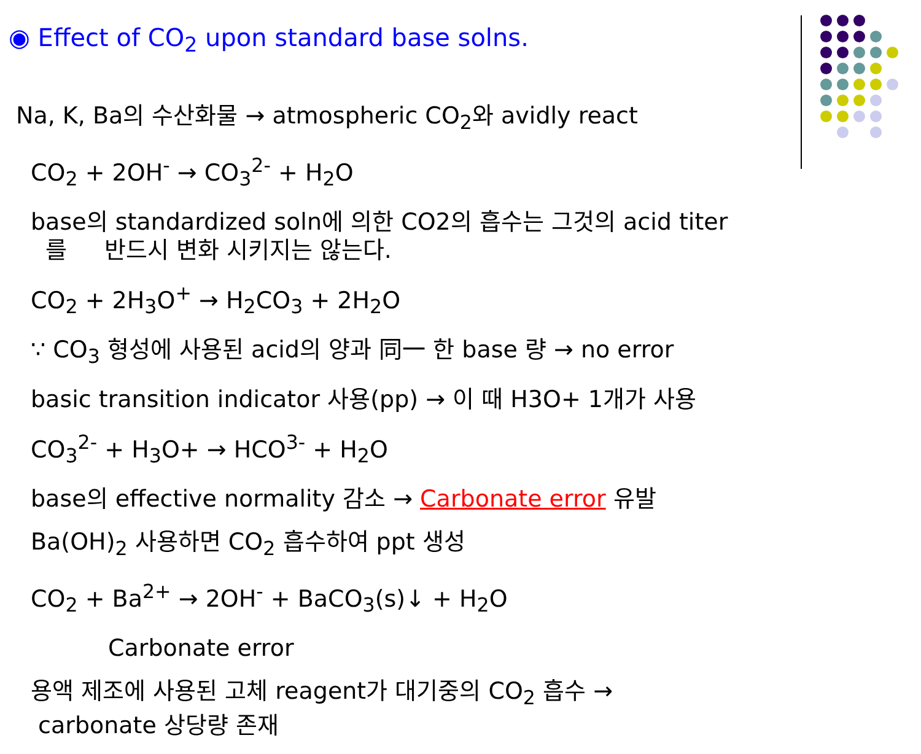◉ Effect of CO<sub>2</sub> upon standard base solns.
Na, K, Ba의 수산화물 → atmospheric CO<sub>2</sub>와 avidly react
CO<sub>2</sub> + 2OH<sup>-</sup> → CO<sub>3</sub><sup>2-</sup> + H<sub>2</sub>O
base의 standardized soln에 의한 CO2의 흡수는 그것의 acid titer
를 반드시 변화 시키지는 않는다.
CO<sub>2</sub> + 2H<sub>3</sub>O<sup>+</sup> → H<sub>2</sub>CO<sub>3</sub> + 2H<sub>2</sub>O
∵ CO<sub>3</sub> 형성에 사용된 acid의 양과 同一 한 base 량 → no error
basic transition indicator 사용(pp) → 이 때 H3O+ 1개가 사용
CO<sub>3</sub><sup>2-</sup> + H<sub>3</sub>O+ → HCO<sup>3-</sup> + H<sub>2</sub>O
base의 effective normality 감소 → Carbonate error 유발
Ba(OH)<sub>2</sub> 사용하면 CO<sub>2</sub> 흡수하여 ppt 생성
CO<sub>2</sub> + Ba<sup>2+</sup> → 2OH<sup>-</sup> + BaCO<sub>3</sub>(s)↓ + H<sub>2</sub>O
Carbonate error
용액 제조에 사용된 고체 reagent가 대기중의 CO<sub>2</sub> 흡수 →
carbonate 상당량 존재